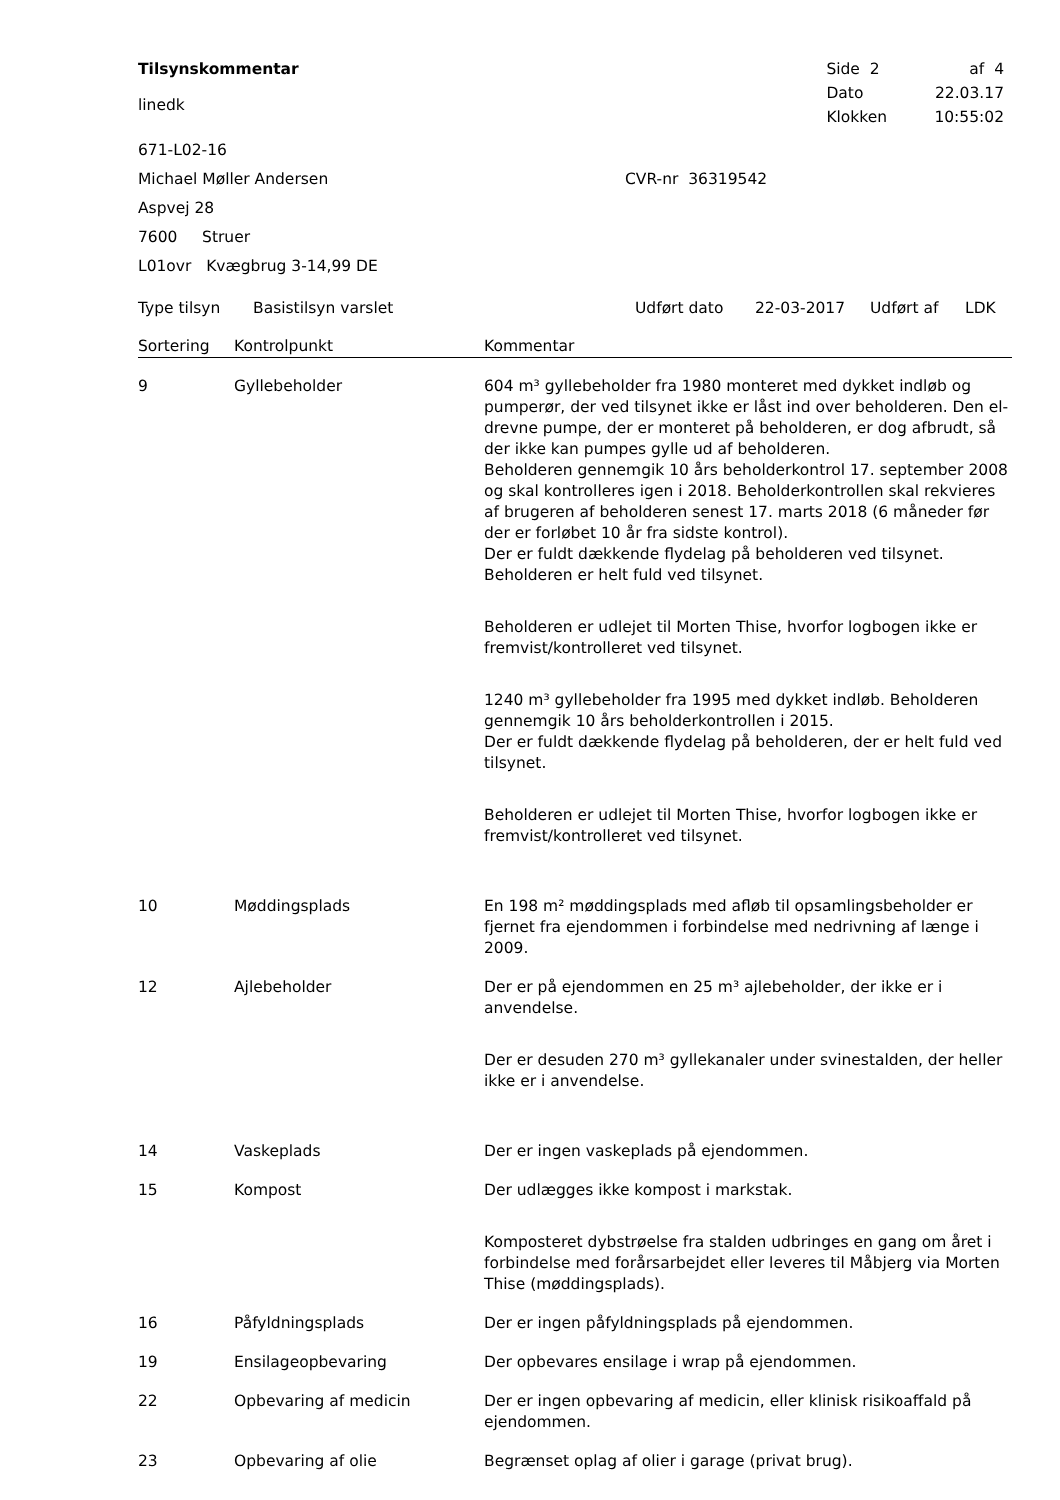Tilsynskommentar
linedk
| Side 2 | af 4 |
| Dato | 22.03.17 |
| Klokken | 10:55:02 |
671-L02-16
Michael Møller Andersen CVR-nr 36319542
Aspvej 28
7600 Struer
L01ovr Kvægbrug 3-14,99 DE
Type tilsyn Basistilsyn varslet Udført dato 22-03-2017 Udført af LDK
| Sortering | Kontrolpunkt | Kommentar |
| --- | --- | --- |
| 9 | Gyllebeholder | 604 m³ gyllebeholder fra 1980 monteret med dykket indløb og pumperør, der ved tilsynet ikke er låst ind over beholderen. Den el-drevne pumpe, der er monteret på beholderen, er dog afbrudt, så der ikke kan pumpes gylle ud af beholderen. Beholderen gennemgik 10 års beholderkontrol 17. september 2008 og skal kontrolleres igen i 2018. Beholderkontrollen skal rekvieres af brugeren af beholderen senest 17. marts 2018 (6 måneder før der er forløbet 10 år fra sidste kontrol). Der er fuldt dækkende flydelag på beholderen ved tilsynet. Beholderen er helt fuld ved tilsynet. Beholderen er udlejet til Morten Thise, hvorfor logbogen ikke er fremvist/kontrolleret ved tilsynet. 1240 m³ gyllebeholder fra 1995 med dykket indløb. Beholderen gennemgik 10 års beholderkontrollen i 2015. Der er fuldt dækkende flydelag på beholderen, der er helt fuld ved tilsynet. Beholderen er udlejet til Morten Thise, hvorfor logbogen ikke er fremvist/kontrolleret ved tilsynet. |
| 10 | Møddingsplads | En 198 m² møddingsplads med afløb til opsamlingsbeholder er fjernet fra ejendommen i forbindelse med nedrivning af længe i 2009. |
| 12 | Ajlebeholder | Der er på ejendommen en 25 m³ ajlebeholder, der ikke er i anvendelse. Der er desuden 270 m³ gyllekanaler under svinestalden, der heller ikke er i anvendelse. |
| 14 | Vaskeplads | Der er ingen vaskeplads på ejendommen. |
| 15 | Kompost | Der udlægges ikke kompost i markstak. Komposteret dybstrøelse fra stalden udbringes en gang om året i forbindelse med forårsarbejdet eller leveres til Måbjerg via Morten Thise (møddingsplads). |
| 16 | Påfyldningsplads | Der er ingen påfyldningsplads på ejendommen. |
| 19 | Ensilageopbevaring | Der opbevares ensilage i wrap på ejendommen. |
| 22 | Opbevaring af medicin | Der er ingen opbevaring af medicin, eller klinisk risikoaffald på ejendommen. |
| 23 | Opbevaring af olie | Begrænset oplag af olier i garage (privat brug). |